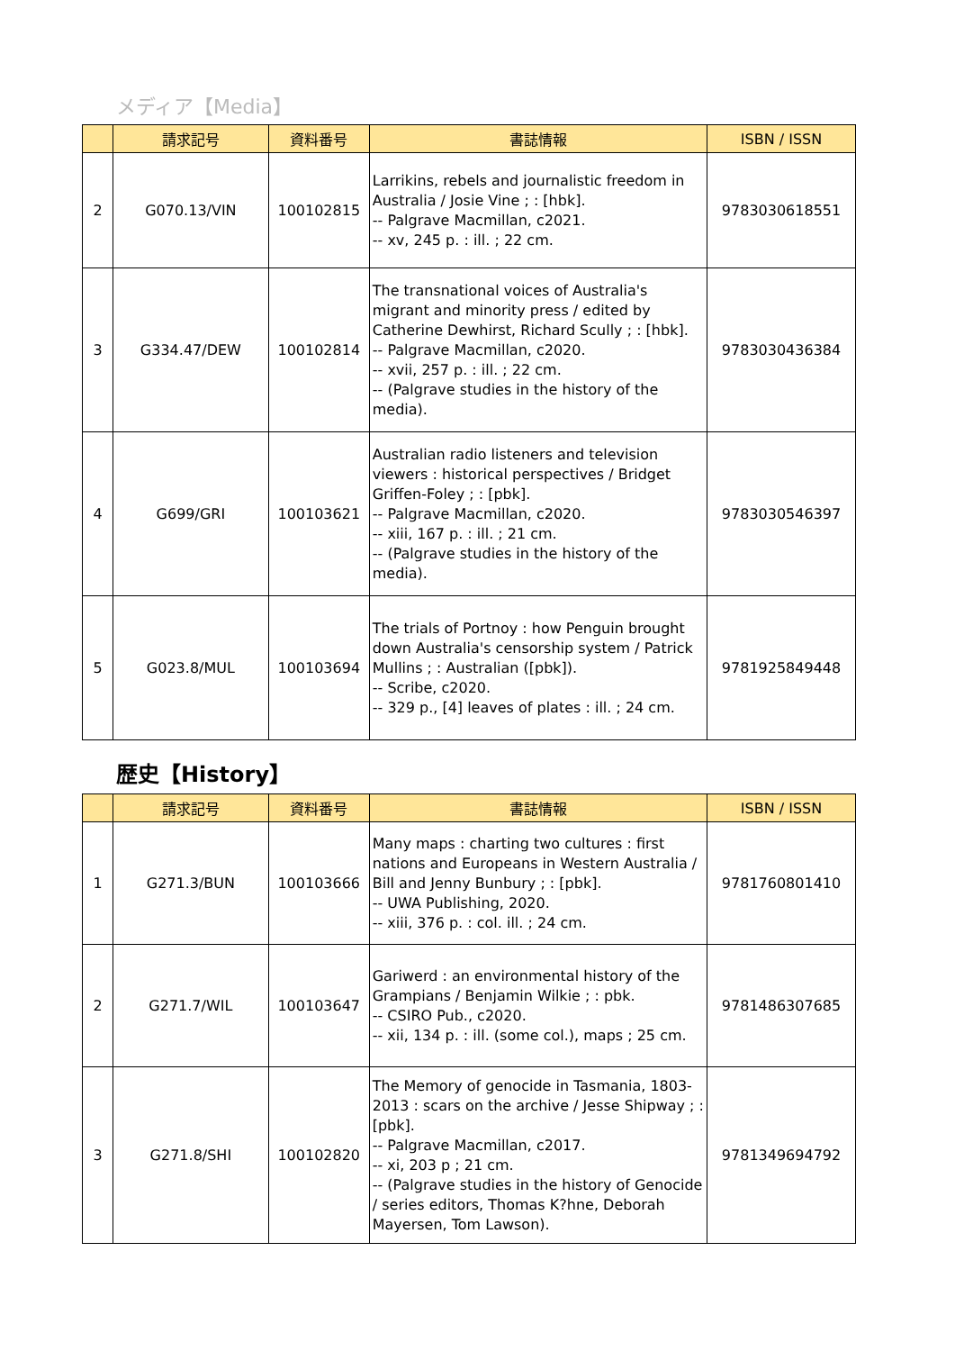メディア【Media】
| | 請求記号 | 資料番号 | 書誌情報 | ISBN / ISSN |
| --- | --- | --- | --- | --- |
| 2 | G070.13/VIN | 100102815 | Larrikins, rebels and journalistic freedom in Australia / Josie Vine ; : [hbk]. -- Palgrave Macmillan, c2021. -- xv, 245 p. : ill. ; 22 cm. | 9783030618551 |
| 3 | G334.47/DEW | 100102814 | The transnational voices of Australia's migrant and minority press / edited by Catherine Dewhirst, Richard Scully ; : [hbk]. -- Palgrave Macmillan, c2020. -- xvii, 257 p. : ill. ; 22 cm. -- (Palgrave studies in the history of the media). | 9783030436384 |
| 4 | G699/GRI | 100103621 | Australian radio listeners and television viewers : historical perspectives / Bridget Griffen-Foley ; : [pbk]. -- Palgrave Macmillan, c2020. -- xiii, 167 p. : ill. ; 21 cm. -- (Palgrave studies in the history of the media). | 9783030546397 |
| 5 | G023.8/MUL | 100103694 | The trials of Portnoy : how Penguin brought down Australia's censorship system / Patrick Mullins ; : Australian ([pbk]). -- Scribe, c2020. -- 329 p., [4] leaves of plates : ill. ; 24 cm. | 9781925849448 |
歴史【History】
| | 請求記号 | 資料番号 | 書誌情報 | ISBN / ISSN |
| --- | --- | --- | --- | --- |
| 1 | G271.3/BUN | 100103666 | Many maps : charting two cultures : first nations and Europeans in Western Australia / Bill and Jenny Bunbury ; : [pbk]. -- UWA Publishing, 2020. -- xiii, 376 p. : col. ill. ; 24 cm. | 9781760801410 |
| 2 | G271.7/WIL | 100103647 | Gariwerd : an environmental history of the Grampians / Benjamin Wilkie ; : pbk. -- CSIRO Pub., c2020. -- xii, 134 p. : ill. (some col.), maps ; 25 cm. | 9781486307685 |
| 3 | G271.8/SHI | 100102820 | The Memory of genocide in Tasmania, 1803-2013 : scars on the archive / Jesse Shipway ; : [pbk]. -- Palgrave Macmillan, c2017. -- xi, 203 p ; 21 cm. -- (Palgrave studies in the history of Genocide / series editors, Thomas K?hne, Deborah Mayersen, Tom Lawson). | 9781349694792 |